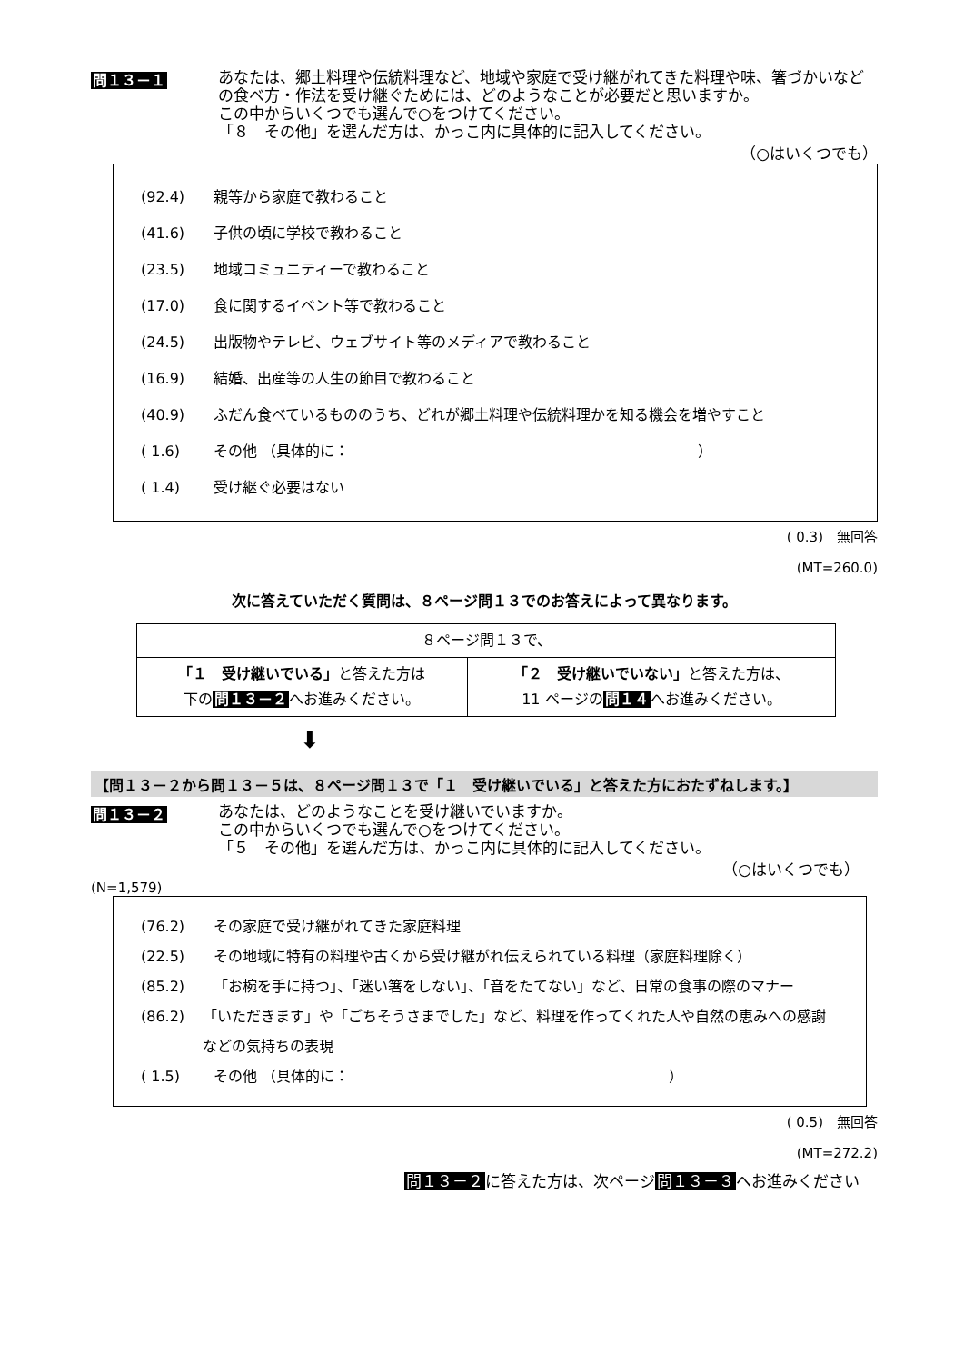問１３－１
あなたは、郷土料理や伝統料理など、地域や家庭で受け継がれてきた料理や味、箸づかいなどの食べ方・作法を受け継ぐためには、どのようなことが必要だと思いますか。
この中からいくつでも選んで○をつけてください。
「８　その他」を選んだ方は、かっこ内に具体的に記入してください。
（○はいくつでも）
(92.4) 親等から家庭で教わること
(41.6) 子供の頃に学校で教わること
(23.5) 地域コミュニティーで教わること
(17.0) 食に関するイベント等で教わること
(24.5) 出版物やテレビ、ウェブサイト等のメディアで教わること
(16.9) 結婚、出産等の人生の節目で教わること
(40.9) ふだん食べているもののうち、どれが郷土料理や伝統料理かを知る機会を増やすこと
( 1.6) その他 （具体的に：　　　　　　　　　　　　　　　　　　　　　　　　）
( 1.4) 受け継ぐ必要はない
( 0.3)　無回答
(MT=260.0)
次に答えていただく質問は、８ページ問１３でのお答えによって異なります。
| ８ページ問１３で、 | |
| 「１ 受け継いでいる」 と答えた方は 下の 問１３－２ へお進みください。 | 「２ 受け継いでいない」 と答えた方は、 11 ページの 問１４ へお進みください。 |
⬇
【問１３－２から問１３－５は、８ページ問１３で「１　受け継いでいる」と答えた方におたずねします。】
問１３－２
あなたは、どのようなことを受け継いでいますか。
この中からいくつでも選んで○をつけてください。
「５　その他」を選んだ方は、かっこ内に具体的に記入してください。
（○はいくつでも）
(N=1,579)
(76.2) その家庭で受け継がれてきた家庭料理
(22.5) その地域に特有の料理や古くから受け継がれ伝えられている料理（家庭料理除く）
(85.2) 「お椀を手に持つ」、「迷い箸をしない」、「音をたてない」など、日常の食事の際のマナー
(86.2) 「いただきます」や「ごちそうさまでした」など、料理を作ってくれた人や自然の恵みへの感謝などの気持ちの表現
( 1.5) その他 （具体的に：　　　　　　　　　　　　　　　　　　　　　　）
( 0.5)　無回答
(MT=272.2)
問１３－２に答えた方は、次ページ問１３－３へお進みください